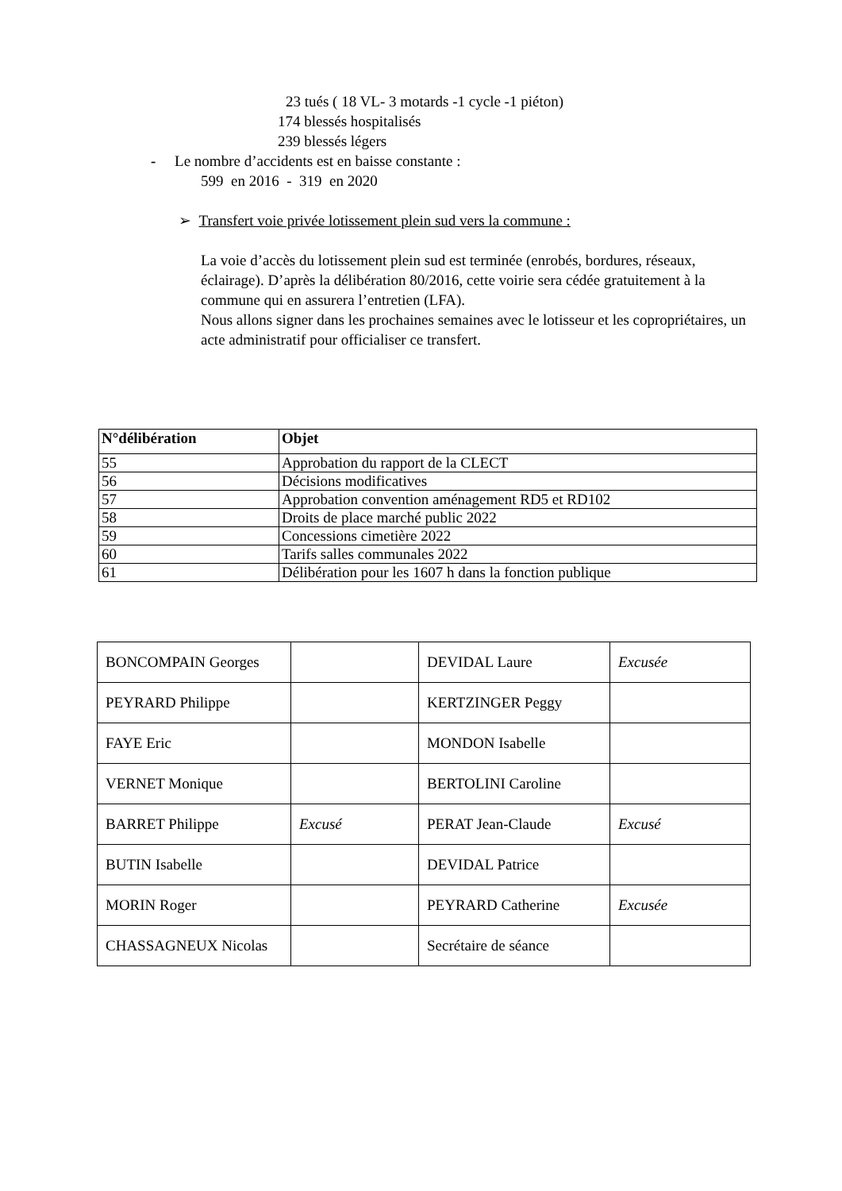23 tués ( 18 VL- 3 motards -1 cycle -1 piéton)
174 blessés hospitalisés
239 blessés légers
- Le nombre d’accidents est en baisse constante :
599 en 2016 - 319 en 2020
➢ Transfert voie privée lotissement plein sud vers la commune :
La voie d’accès du lotissement plein sud est terminée (enrobés, bordures, réseaux,
éclairage). D’après la délibération 80/2016, cette voirie sera cédée gratuitement à la commune qui en assurera l’entretien (LFA).
Nous allons signer dans les prochaines semaines avec le lotisseur et les copropriétaires, un acte administratif pour officialiser ce transfert.
| N°délibération | Objet |
| --- | --- |
| 55 | Approbation du rapport de la CLECT |
| 56 | Décisions modificatives |
| 57 | Approbation convention aménagement RD5 et RD102 |
| 58 | Droits de place marché public 2022 |
| 59 | Concessions cimetière 2022 |
| 60 | Tarifs salles communales 2022 |
| 61 | Délibération pour les 1607 h dans la fonction publique |
| BONCOMPAIN Georges | | DEVIDAL Laure | Excusée |
| PEYRARD Philippe | | KERTZINGER Peggy | |
| FAYE Eric | | MONDON Isabelle | |
| VERNET Monique | | BERTOLINI Caroline | |
| BARRET Philippe | Excusé | PERAT Jean-Claude | Excusé |
| BUTIN Isabelle | | DEVIDAL Patrice | |
| MORIN Roger | | PEYRARD Catherine | Excusée |
| CHASSAGNEUX Nicolas | | Secrétaire de séance | |